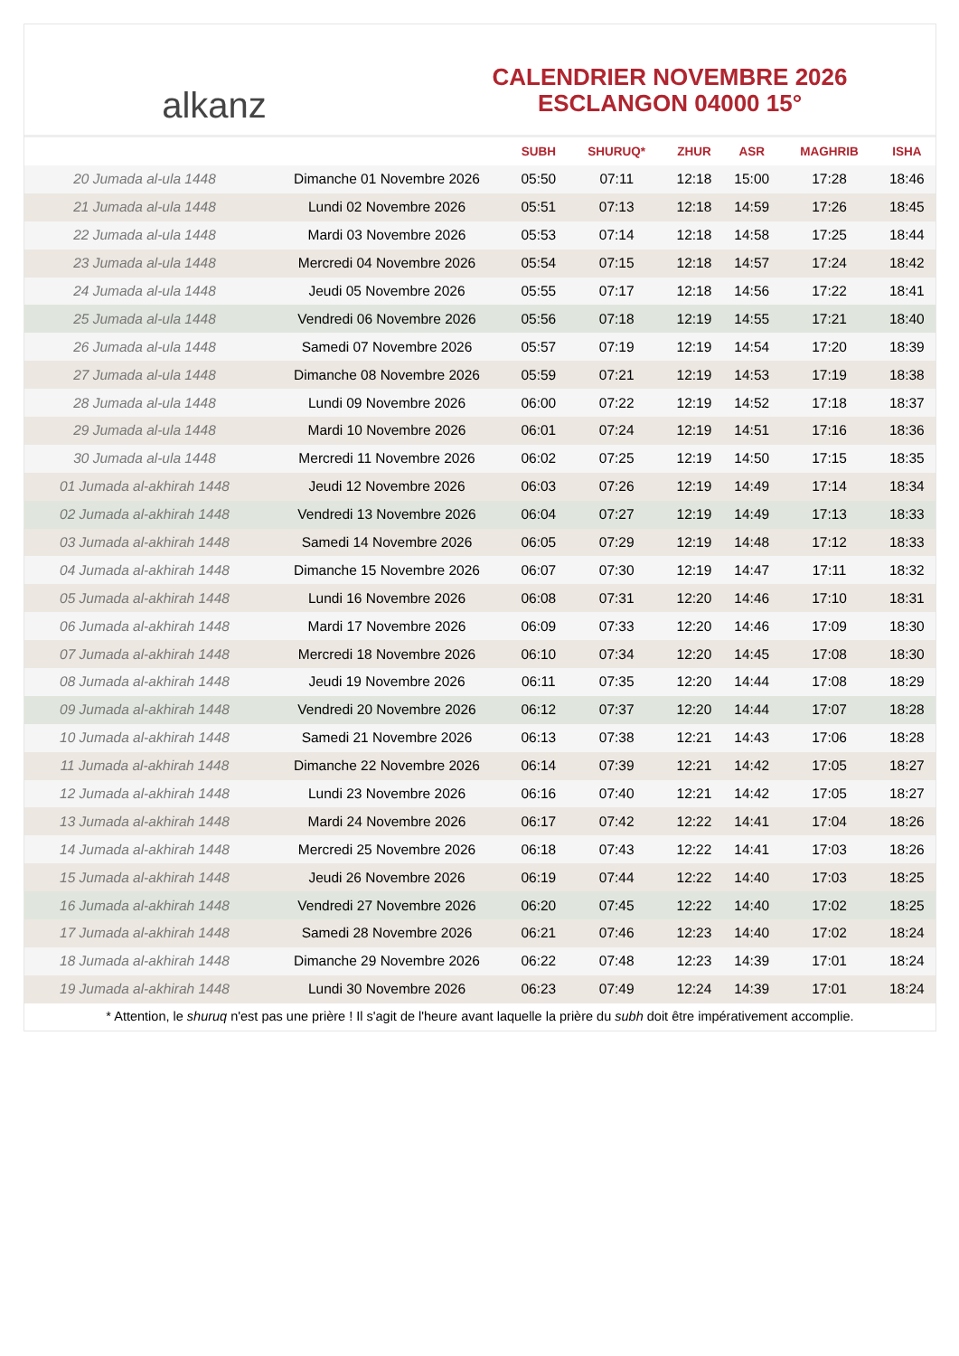alkanz
CALENDRIER NOVEMBRE 2026
ESCLANGON 04000 15°
| | | SUBH | SHURUQ* | ZHUR | ASR | MAGHRIB | ISHA |
| --- | --- | --- | --- | --- | --- | --- | --- |
| 20 Jumada al-ula 1448 | Dimanche 01 Novembre 2026 | 05:50 | 07:11 | 12:18 | 15:00 | 17:28 | 18:46 |
| 21 Jumada al-ula 1448 | Lundi 02 Novembre 2026 | 05:51 | 07:13 | 12:18 | 14:59 | 17:26 | 18:45 |
| 22 Jumada al-ula 1448 | Mardi 03 Novembre 2026 | 05:53 | 07:14 | 12:18 | 14:58 | 17:25 | 18:44 |
| 23 Jumada al-ula 1448 | Mercredi 04 Novembre 2026 | 05:54 | 07:15 | 12:18 | 14:57 | 17:24 | 18:42 |
| 24 Jumada al-ula 1448 | Jeudi 05 Novembre 2026 | 05:55 | 07:17 | 12:18 | 14:56 | 17:22 | 18:41 |
| 25 Jumada al-ula 1448 | Vendredi 06 Novembre 2026 | 05:56 | 07:18 | 12:19 | 14:55 | 17:21 | 18:40 |
| 26 Jumada al-ula 1448 | Samedi 07 Novembre 2026 | 05:57 | 07:19 | 12:19 | 14:54 | 17:20 | 18:39 |
| 27 Jumada al-ula 1448 | Dimanche 08 Novembre 2026 | 05:59 | 07:21 | 12:19 | 14:53 | 17:19 | 18:38 |
| 28 Jumada al-ula 1448 | Lundi 09 Novembre 2026 | 06:00 | 07:22 | 12:19 | 14:52 | 17:18 | 18:37 |
| 29 Jumada al-ula 1448 | Mardi 10 Novembre 2026 | 06:01 | 07:24 | 12:19 | 14:51 | 17:16 | 18:36 |
| 30 Jumada al-ula 1448 | Mercredi 11 Novembre 2026 | 06:02 | 07:25 | 12:19 | 14:50 | 17:15 | 18:35 |
| 01 Jumada al-akhirah 1448 | Jeudi 12 Novembre 2026 | 06:03 | 07:26 | 12:19 | 14:49 | 17:14 | 18:34 |
| 02 Jumada al-akhirah 1448 | Vendredi 13 Novembre 2026 | 06:04 | 07:27 | 12:19 | 14:49 | 17:13 | 18:33 |
| 03 Jumada al-akhirah 1448 | Samedi 14 Novembre 2026 | 06:05 | 07:29 | 12:19 | 14:48 | 17:12 | 18:33 |
| 04 Jumada al-akhirah 1448 | Dimanche 15 Novembre 2026 | 06:07 | 07:30 | 12:19 | 14:47 | 17:11 | 18:32 |
| 05 Jumada al-akhirah 1448 | Lundi 16 Novembre 2026 | 06:08 | 07:31 | 12:20 | 14:46 | 17:10 | 18:31 |
| 06 Jumada al-akhirah 1448 | Mardi 17 Novembre 2026 | 06:09 | 07:33 | 12:20 | 14:46 | 17:09 | 18:30 |
| 07 Jumada al-akhirah 1448 | Mercredi 18 Novembre 2026 | 06:10 | 07:34 | 12:20 | 14:45 | 17:08 | 18:30 |
| 08 Jumada al-akhirah 1448 | Jeudi 19 Novembre 2026 | 06:11 | 07:35 | 12:20 | 14:44 | 17:08 | 18:29 |
| 09 Jumada al-akhirah 1448 | Vendredi 20 Novembre 2026 | 06:12 | 07:37 | 12:20 | 14:44 | 17:07 | 18:28 |
| 10 Jumada al-akhirah 1448 | Samedi 21 Novembre 2026 | 06:13 | 07:38 | 12:21 | 14:43 | 17:06 | 18:28 |
| 11 Jumada al-akhirah 1448 | Dimanche 22 Novembre 2026 | 06:14 | 07:39 | 12:21 | 14:42 | 17:05 | 18:27 |
| 12 Jumada al-akhirah 1448 | Lundi 23 Novembre 2026 | 06:16 | 07:40 | 12:21 | 14:42 | 17:05 | 18:27 |
| 13 Jumada al-akhirah 1448 | Mardi 24 Novembre 2026 | 06:17 | 07:42 | 12:22 | 14:41 | 17:04 | 18:26 |
| 14 Jumada al-akhirah 1448 | Mercredi 25 Novembre 2026 | 06:18 | 07:43 | 12:22 | 14:41 | 17:03 | 18:26 |
| 15 Jumada al-akhirah 1448 | Jeudi 26 Novembre 2026 | 06:19 | 07:44 | 12:22 | 14:40 | 17:03 | 18:25 |
| 16 Jumada al-akhirah 1448 | Vendredi 27 Novembre 2026 | 06:20 | 07:45 | 12:22 | 14:40 | 17:02 | 18:25 |
| 17 Jumada al-akhirah 1448 | Samedi 28 Novembre 2026 | 06:21 | 07:46 | 12:23 | 14:40 | 17:02 | 18:24 |
| 18 Jumada al-akhirah 1448 | Dimanche 29 Novembre 2026 | 06:22 | 07:48 | 12:23 | 14:39 | 17:01 | 18:24 |
| 19 Jumada al-akhirah 1448 | Lundi 30 Novembre 2026 | 06:23 | 07:49 | 12:24 | 14:39 | 17:01 | 18:24 |
* Attention, le shuruq n'est pas une prière ! Il s'agit de l'heure avant laquelle la prière du subh doit être impérativement accomplie.